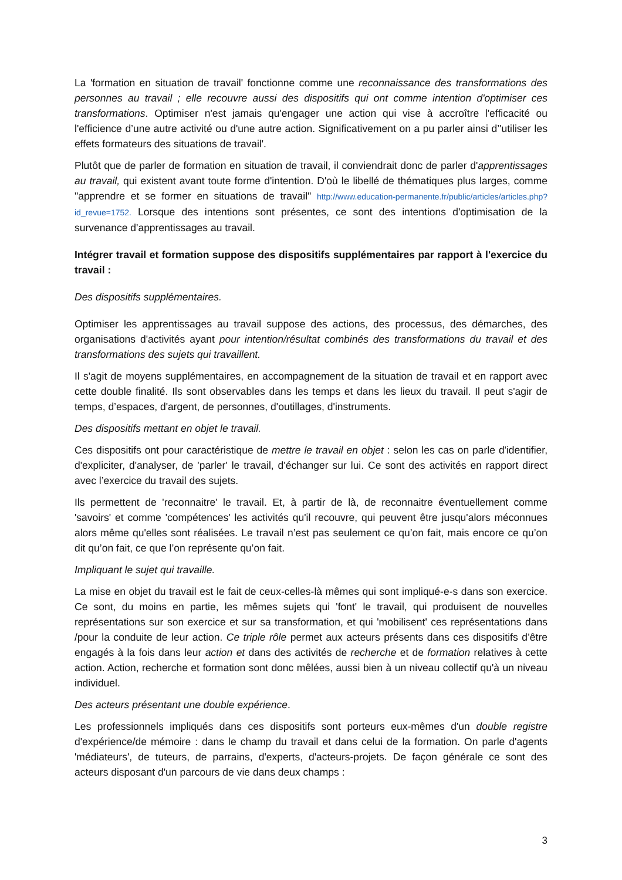La 'formation en situation de travail' fonctionne comme une reconnaissance des transformations des personnes au travail ; elle recouvre aussi des dispositifs qui ont comme intention d'optimiser ces transformations. Optimiser n'est jamais qu'engager une action qui vise à accroître l'efficacité ou l'efficience d’une autre activité ou d'une autre action. Significativement on a pu parler ainsi d’'utiliser les effets formateurs des situations de travail'.
Plutôt que de parler de formation en situation de travail, il conviendrait donc de parler d'apprentissages au travail, qui existent avant toute forme d'intention. D'où le libellé de thématiques plus larges, comme "apprendre et se former en situations de travail" http://www.education-permanente.fr/public/articles/articles.php?id_revue=1752. Lorsque des intentions sont présentes, ce sont des intentions d'optimisation de la survenance d'apprentissages au travail.
Intégrer travail et formation suppose des dispositifs supplémentaires par rapport à l'exercice du travail :
Des dispositifs supplémentaires.
Optimiser les apprentissages au travail suppose des actions, des processus, des démarches, des organisations d'activités ayant pour intention/résultat combinés des transformations du travail et des transformations des sujets qui travaillent.
Il s'agit de moyens supplémentaires, en accompagnement de la situation de travail et en rapport avec cette double finalité. Ils sont observables dans les temps et dans les lieux du travail. Il peut s'agir de temps, d’espaces, d'argent, de personnes, d'outillages, d'instruments.
Des dispositifs mettant en objet le travail.
Ces dispositifs ont pour caractéristique de mettre le travail en objet : selon les cas on parle d'identifier, d'expliciter, d'analyser, de 'parler' le travail, d'échanger sur lui. Ce sont des activités en rapport direct avec l’exercice du travail des sujets.
Ils permettent de 'reconnaitre' le travail. Et, à partir de là, de reconnaitre éventuellement comme 'savoirs' et comme 'compétences' les activités qu'il recouvre, qui peuvent être jusqu'alors méconnues alors même qu'elles sont réalisées. Le travail n’est pas seulement ce qu’on fait, mais encore ce qu’on dit qu’on fait, ce que l’on représente qu’on fait.
Impliquant le sujet qui travaille.
La mise en objet du travail est le fait de ceux-celles-là mêmes qui sont impliqué-e-s dans son exercice. Ce sont, du moins en partie, les mêmes sujets qui 'font' le travail, qui produisent de nouvelles représentations sur son exercice et sur sa transformation, et qui 'mobilisent' ces représentations dans /pour la conduite de leur action. Ce triple rôle permet aux acteurs présents dans ces dispositifs d’être engagés à la fois dans leur action et dans des activités de recherche et de formation relatives à cette action. Action, recherche et formation sont donc mêlées, aussi bien à un niveau collectif qu'à un niveau individuel.
Des acteurs présentant une double expérience.
Les professionnels impliqués dans ces dispositifs sont porteurs eux-mêmes d'un double registre d'expérience/de mémoire : dans le champ du travail et dans celui de la formation. On parle d'agents 'médiateurs', de tuteurs, de parrains, d'experts, d'acteurs-projets. De façon générale ce sont des acteurs disposant d'un parcours de vie dans deux champs :
3